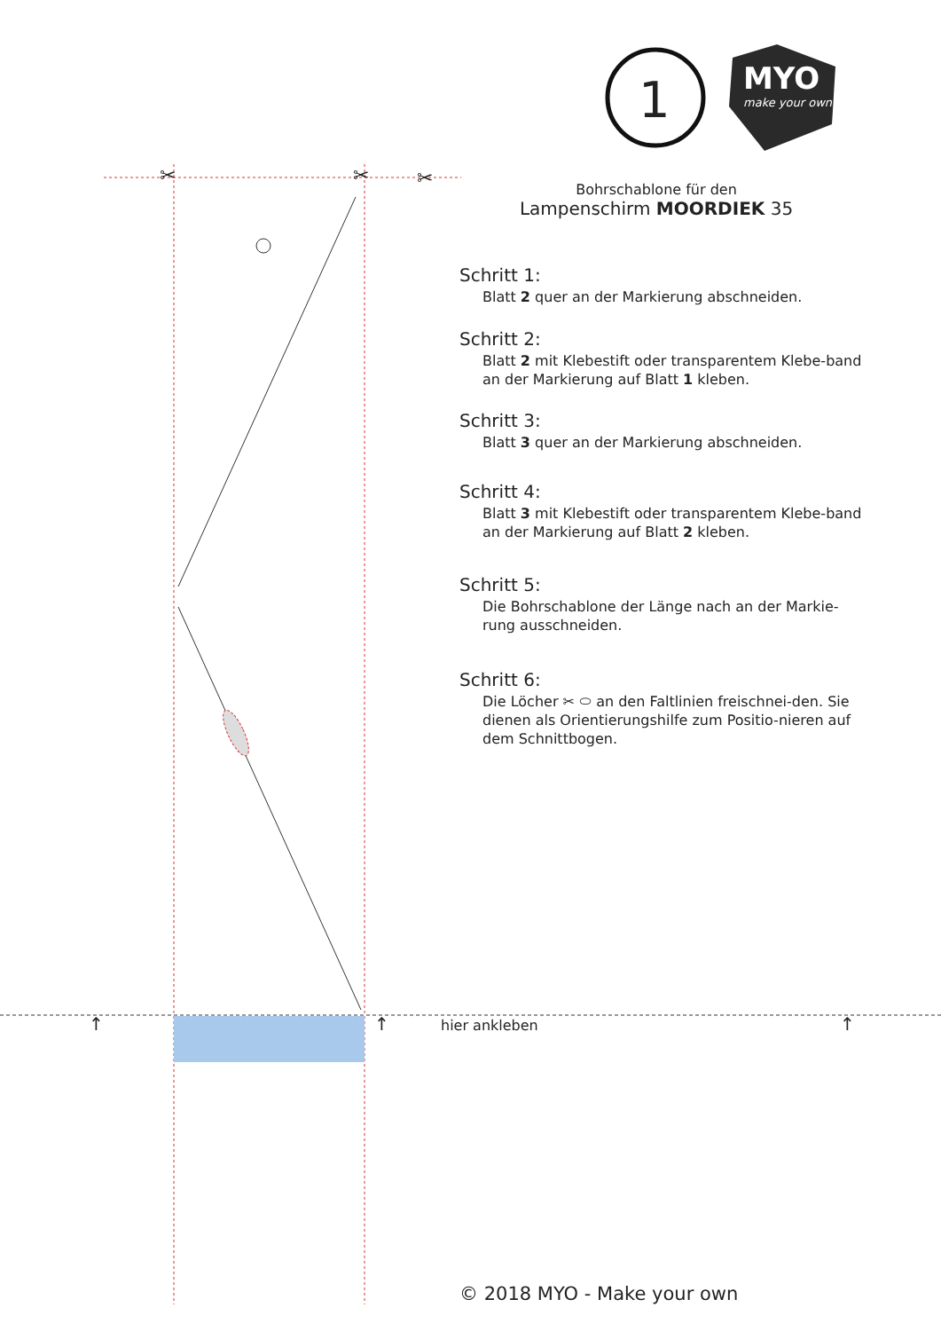1 MYO
make your own
Bohrschablone für den
Lampenschirm MOORDIEK 35
Schritt 1:
Blatt 2 quer an der Markierung abschneiden.
Schritt 2:
Blatt 2 mit Klebestift oder transparentem Klebe-band an der Markierung auf Blatt 1 kleben.
Schritt 3:
Blatt 3 quer an der Markierung abschneiden.
Schritt 4:
Blatt 3 mit Klebestift oder transparentem Klebe-band an der Markierung auf Blatt 2 kleben.
Schritt 5:
Die Bohrschablone der Länge nach an der Markie-rung ausschneiden.
Schritt 6:
Die Löcher ✂ ⬭ an den Faltlinien freischnei-den. Sie dienen als Orientierungshilfe zum Positio-nieren auf dem Schnittbogen.
✂ ✂ ✂
↑ ↑ ↑
hier ankleben
© 2018 MYO - Make your own